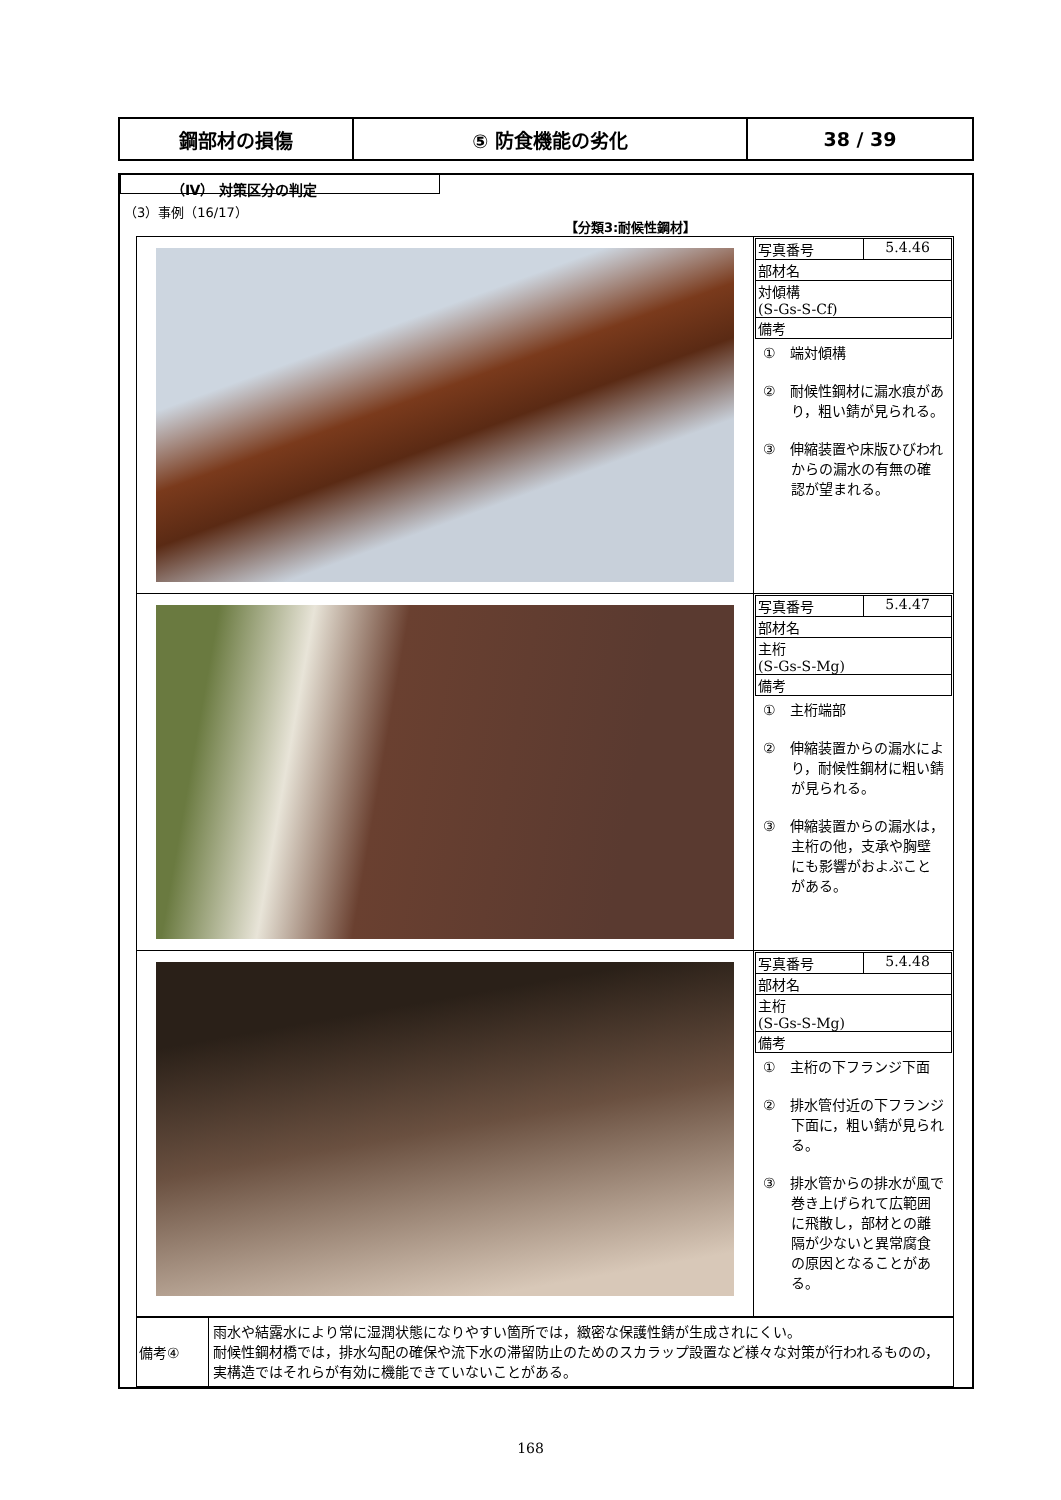| 鋼部材の損傷 | ⑤ 防食機能の劣化 | 38 / 39 |
（Ⅳ） 対策区分の判定
（3）事例（16/17）
【分類3:耐候性鋼材】
| | / 写真番号 / 5.4.46 / / 部材名 / / / 対傾構 (S-Gs-S-Cf) / / / 備考 / / ① 端対傾構 ② 耐候性鋼材に漏水痕があり，粗い錆が見られる。 ③ 伸縮装置や床版ひびわれからの漏水の有無の確認が望まれる。 |
| | / 写真番号 / 5.4.47 / / 部材名 / / / 主桁 (S-Gs-S-Mg) / / / 備考 / / ① 主桁端部 ② 伸縮装置からの漏水により，耐候性鋼材に粗い錆が見られる。 ③ 伸縮装置からの漏水は，主桁の他，支承や胸壁にも影響がおよぶことがある。 |
| | / 写真番号 / 5.4.48 / / 部材名 / / / 主桁 (S-Gs-S-Mg) / / / 備考 / / ① 主桁の下フランジ下面 ② 排水管付近の下フランジ下面に，粗い錆が見られる。 ③ 排水管からの排水が風で巻き上げられて広範囲に飛散し，部材との離隔が少ないと異常腐食の原因となることがある。 |
| 備考④ | 雨水や結露水により常に湿潤状態になりやすい箇所では，緻密な保護性錆が生成されにくい。 耐候性鋼材橋では，排水勾配の確保や流下水の滞留防止のためのスカラップ設置など様々な対策が行われるものの，実構造ではそれらが有効に機能できていないことがある。 |
168